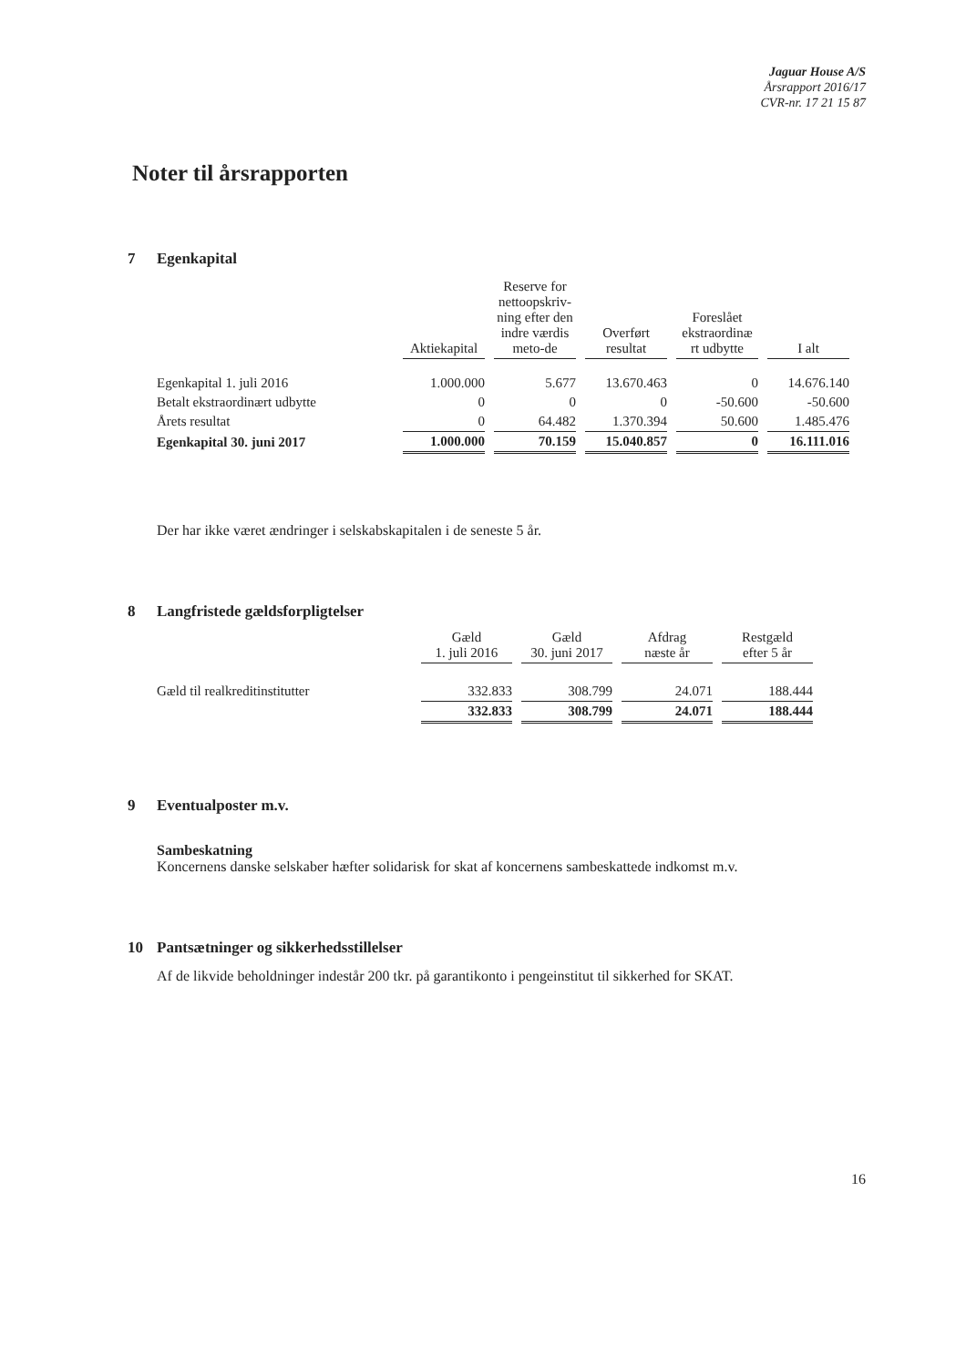Jaguar House A/S
Årsrapport 2016/17
CVR-nr. 17 21 15 87
Noter til årsrapporten
7 Egenkapital
| | Aktiekapital | Reserve for nettoopskriv-ning efter den indre værdis meto-de | Overført resultat | Foreslået ekstraordinæ rt udbytte | I alt |
| --- | --- | --- | --- | --- | --- |
| Egenkapital 1. juli 2016 | 1.000.000 | 5.677 | 13.670.463 | 0 | 14.676.140 |
| Betalt ekstraordinært udbytte | 0 | 0 | 0 | -50.600 | -50.600 |
| Årets resultat | 0 | 64.482 | 1.370.394 | 50.600 | 1.485.476 |
| Egenkapital 30. juni 2017 | 1.000.000 | 70.159 | 15.040.857 | 0 | 16.111.016 |
Der har ikke været ændringer i selskabskapitalen i de seneste 5 år.
8 Langfristede gældsforpligtelser
| | Gæld 1. juli 2016 | Gæld 30. juni 2017 | Afdrag næste år | Restgæld efter 5 år |
| --- | --- | --- | --- | --- |
| Gæld til realkreditinstitutter | 332.833 | 308.799 | 24.071 | 188.444 |
| | 332.833 | 308.799 | 24.071 | 188.444 |
9 Eventualposter m.v.
Sambeskatning
Koncernens danske selskaber hæfter solidarisk for skat af koncernens sambeskattede indkomst m.v.
10 Pantsætninger og sikkerhedsstillelser
Af de likvide beholdninger indestår 200 tkr. på garantikonto i pengeinstitut til sikkerhed for SKAT.
16